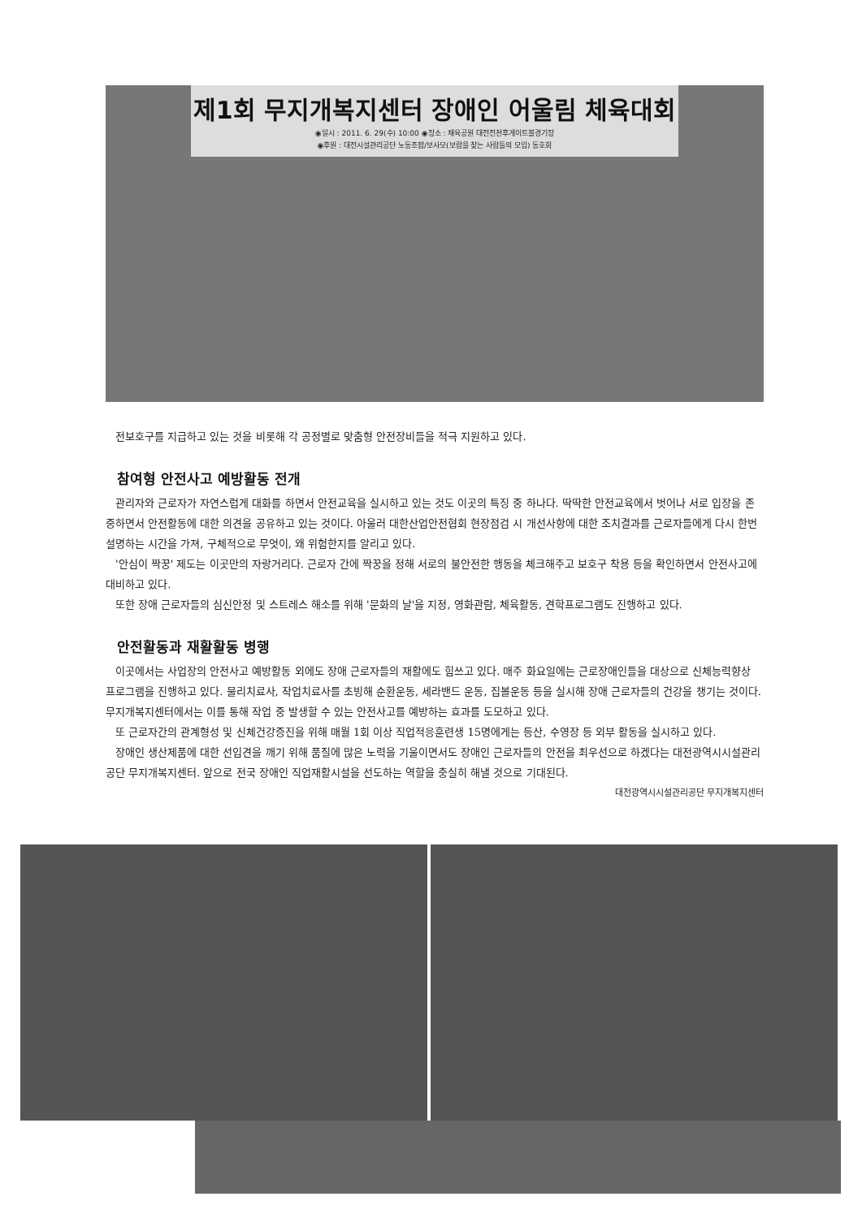제1회 무지개복지센터 장애인 어울림 체육대회
◉일시 : 2011. 6. 29(수) 10:00 ◉장소 : 채육공원 대전전천후게이트볼경기장
◉후원 : 대전시설관리공단 노동조합/보사모(보람을 찾는 사람들의 모임) 동호회
전보호구를 지급하고 있는 것을 비롯해 각 공정별로 맞춤형 안전장비들을 적극 지원하고 있다.
참여형 안전사고 예방활동 전개
관리자와 근로자가 자연스럽게 대화를 하면서 안전교육을 실시하고 있는 것도 이곳의 특징 중 하나다. 딱딱한 안전교육에서 벗어나 서로 입장을 존중하면서 안전활동에 대한 의견을 공유하고 있는 것이다. 아울러 대한산업안전협회 현장점검 시 개선사항에 대한 조치결과를 근로자들에게 다시 한번 설명하는 시간을 가져, 구체적으로 무엇이, 왜 위험한지를 알리고 있다.
'안심이 짝꿍' 제도는 이곳만의 자랑거리다. 근로자 간에 짝꿍을 정해 서로의 불안전한 행동을 체크해주고 보호구 착용 등을 확인하면서 안전사고에 대비하고 있다.
또한 장애 근로자들의 심신안정 및 스트레스 해소를 위해 '문화의 날'을 지정, 영화관람, 체육활동, 견학프로그램도 진행하고 있다.
안전활동과 재활활동 병행
이곳에서는 사업장의 안전사고 예방활동 외에도 장애 근로자들의 재활에도 힘쓰고 있다. 매주 화요일에는 근로장애인들을 대상으로 신체능력향상 프로그램을 진행하고 있다. 물리치료사, 작업치료사를 초빙해 순환운동, 세라밴드 운동, 집볼운동 등을 실시해 장애 근로자들의 건강을 챙기는 것이다. 무지개복지센터에서는 이를 통해 작업 중 발생할 수 있는 안전사고를 예방하는 효과를 도모하고 있다.
또 근로자간의 관계형성 및 신체건강증진을 위해 매월 1회 이상 직업적응훈련생 15명에게는 등산, 수영장 등 외부 활동을 실시하고 있다.
장애인 생산제품에 대한 선입견을 깨기 위해 품질에 많은 노력을 기울이면서도 장애인 근로자들의 안전을 최우선으로 하겠다는 대전광역시시설관리공단 무지개복지센터. 앞으로 전국 장애인 직업재활시설을 선도하는 역할을 충실히 해낼 것으로 기대된다.
대전광역시시설관리공단 무지개복지센터